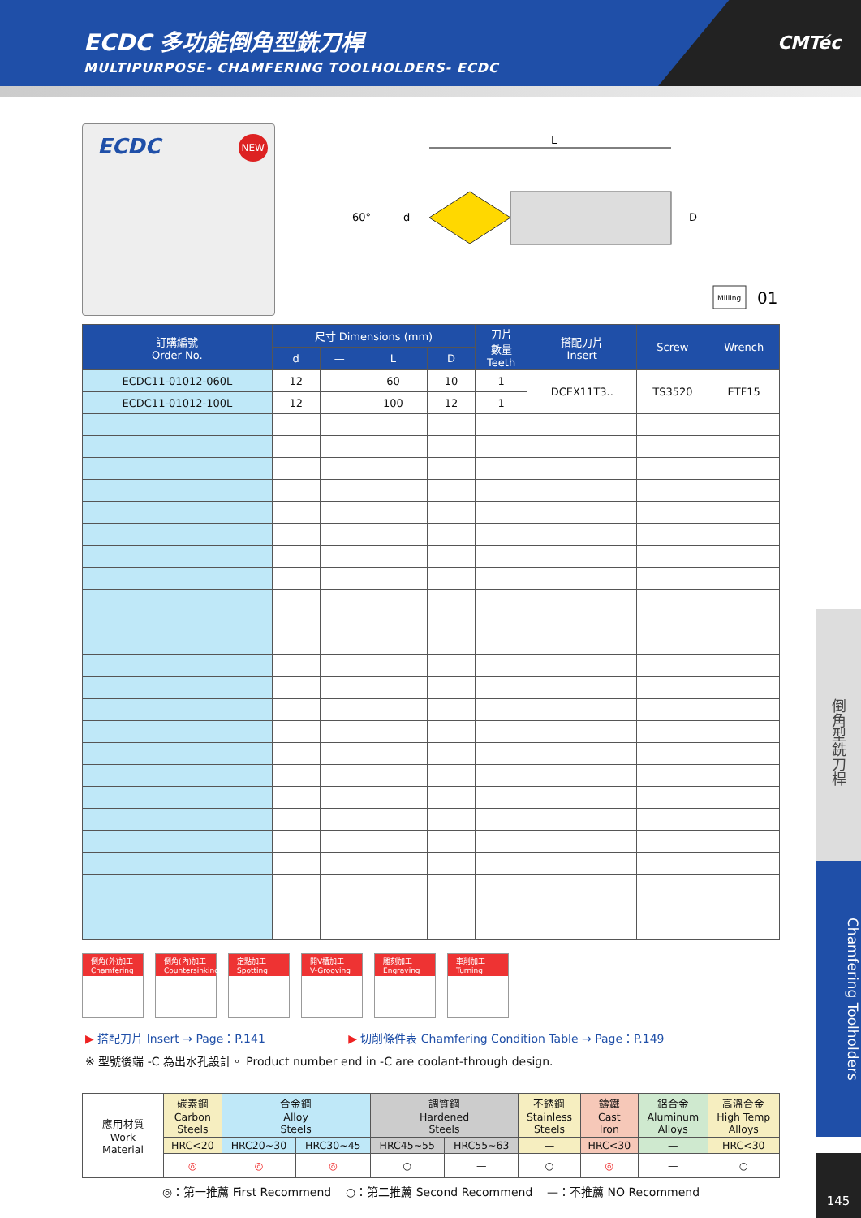ECDC 多功能倒角型銑刀桿
MULTIPURPOSE- CHAMFERING TOOLHOLDERS- ECDC
CMTéc
ECDC NEW
L
60°
d
D
Milling
01
| 訂購編號 Order No. | 尺寸 Dimensions (mm) | | | | 刀片 數量 Teeth | 搭配刀片 Insert | Screw | Wrench |
| --- | --- | --- | --- | --- | --- | --- | --- | --- |
| | d | — | L | D | | | | |
| ECDC11-01012-060L | 12 | — | 60 | 10 | 1 | DCEX11T3.. | TS3520 | ETF15 |
| ECDC11-01012-100L | 12 | — | 100 | 12 | 1 | | | |
倒角(外)加工 Chamfering
倒角(內)加工 Countersinking
定點加工 Spotting
開V槽加工 V-Grooving
雕刻加工 Engraving
車削加工 Turning
▶ 搭配刀片 Insert → Page：P.141 ▶ 切削條件表 Chamfering Condition Table → Page：P.149
※ 型號後端 -C 為出水孔設計。 Product number end in -C are coolant-through design.
| 應用材質 Work Material | 碳素鋼 Carbon Steels | 合金鋼 Alloy Steels | | 調質鋼 Hardened Steels | | 不銹鋼 Stainless Steels | 鑄鐵 Cast Iron | 鋁合金 Aluminum Alloys | 高溫合金 High Temp Alloys |
| | HRC<20 | HRC20~30 | HRC30~45 | HRC45~55 | HRC55~63 | — | HRC<30 | — | HRC<30 |
| | ◎ | ◎ | ◎ | ○ | — | ○ | ◎ | — | ○ |
◎：第一推薦 First Recommend ○：第二推薦 Second Recommend —：不推薦 NO Recommend
倒角型銑刀桿
Chamfering Toolholders
145